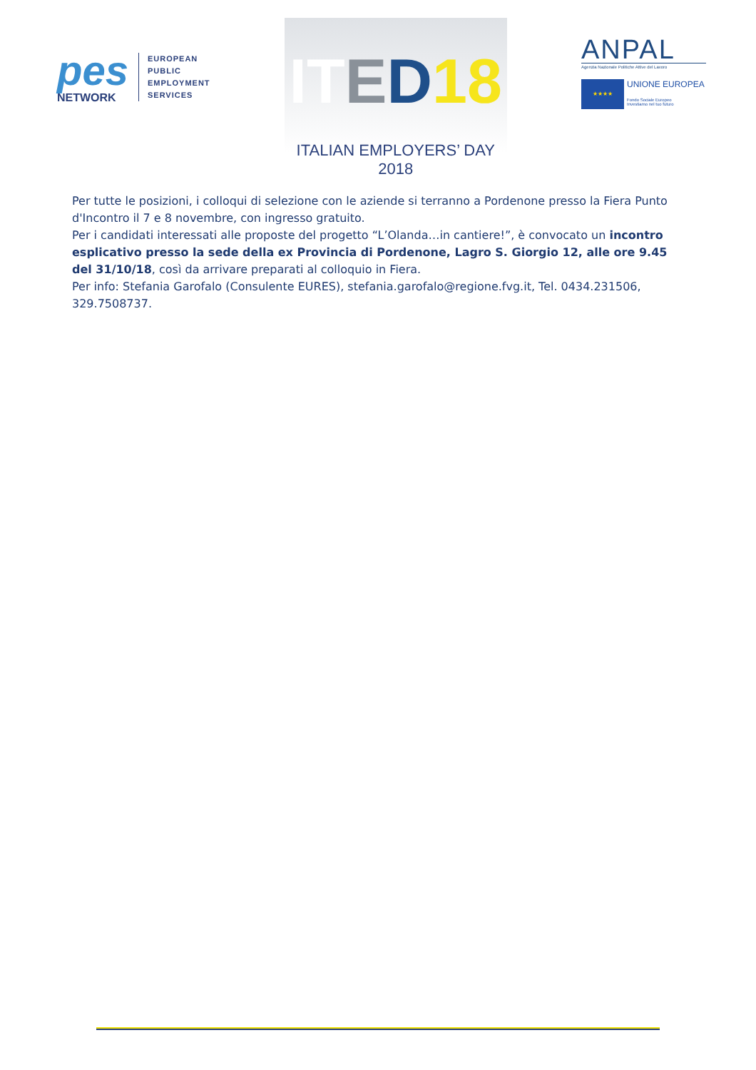pes
NETWORK
EUROPEAN
PUBLIC
EMPLOYMENT
SERVICES
IT ED 18
ITALIAN EMPLOYERS’ DAY 2018
ANPAL
Agenzia Nazionale Politiche Attive del Lavoro
★★★★
UNIONE EUROPEA
Fondo Sociale Europeo
Investiamo nel tuo futuro
Per tutte le posizioni, i colloqui di selezione con le aziende si terranno a Pordenone presso la Fiera Punto d'Incontro il 7 e 8 novembre, con ingresso gratuito.
Per i candidati interessati alle proposte del progetto “L’Olanda…in cantiere!”, è convocato un incontro esplicativo presso la sede della ex Provincia di Pordenone, Lagro S. Giorgio 12, alle ore 9.45 del 31/10/18, così da arrivare preparati al colloquio in Fiera.
Per info: Stefania Garofalo (Consulente EURES), stefania.garofalo@regione.fvg.it, Tel. 0434.231506, 329.7508737.